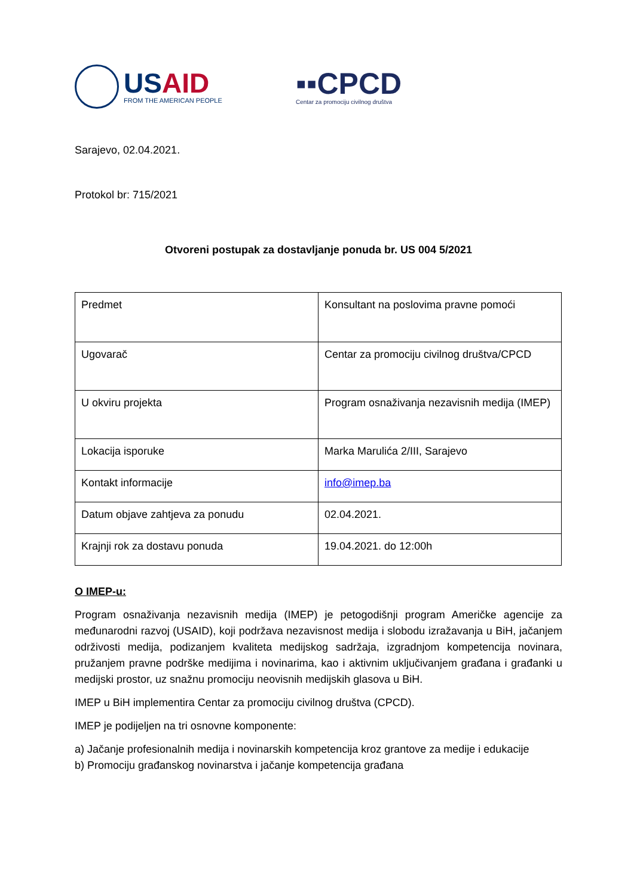USAID
FROM THE AMERICAN PEOPLE
▪▪CPCD
Centar za promociju civilnog društva
Sarajevo, 02.04.2021.
Protokol br: 715/2021
Otvoreni postupak za dostavljanje ponuda br. US 004 5/2021
| Predmet | Konsultant na poslovima pravne pomoći |
| Ugovarač | Centar za promociju civilnog društva/CPCD |
| U okviru projekta | Program osnaživanja nezavisnih medija (IMEP) |
| Lokacija isporuke | Marka Marulića 2/III, Sarajevo |
| Kontakt informacije | info@imep.ba |
| Datum objave zahtjeva za ponudu | 02.04.2021. |
| Krajnji rok za dostavu ponuda | 19.04.2021. do 12:00h |
O IMEP-u:
Program osnaživanja nezavisnih medija (IMEP) je petogodišnji program Američke agencije za međunarodni razvoj (USAID), koji podržava nezavisnost medija i slobodu izražavanja u BiH, jačanjem održivosti medija, podizanjem kvaliteta medijskog sadržaja, izgradnjom kompetencija novinara, pružanjem pravne podrške medijima i novinarima, kao i aktivnim uključivanjem građana i građanki u medijski prostor, uz snažnu promociju neovisnih medijskih glasova u BiH.
IMEP u BiH implementira Centar za promociju civilnog društva (CPCD).
IMEP je podijeljen na tri osnovne komponente:
a) Jačanje profesionalnih medija i novinarskih kompetencija kroz grantove za medije i edukacije
b) Promociju građanskog novinarstva i jačanje kompetencija građana